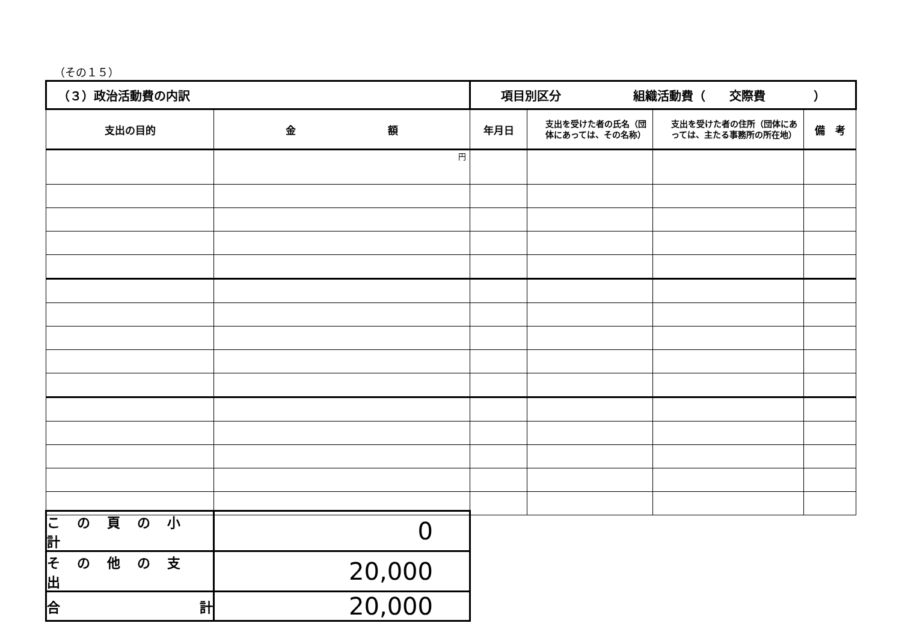（その１５）
| （３）政治活動費の内訳 | | 項目別区分 組織活動費（ 交際費 ） | | | |
| 支出の目的 | 金 額 | 年月日 | 支出を受けた者の氏名（団体にあっては、その名称） | 支出を受けた者の住所（団体にあっては、主たる事務所の所在地） | 備 考 |
| | 円 | | | | |
| この頁の小計 | 0 |
| その他の支出 | 20,000 |
| 合 計 | 20,000 |